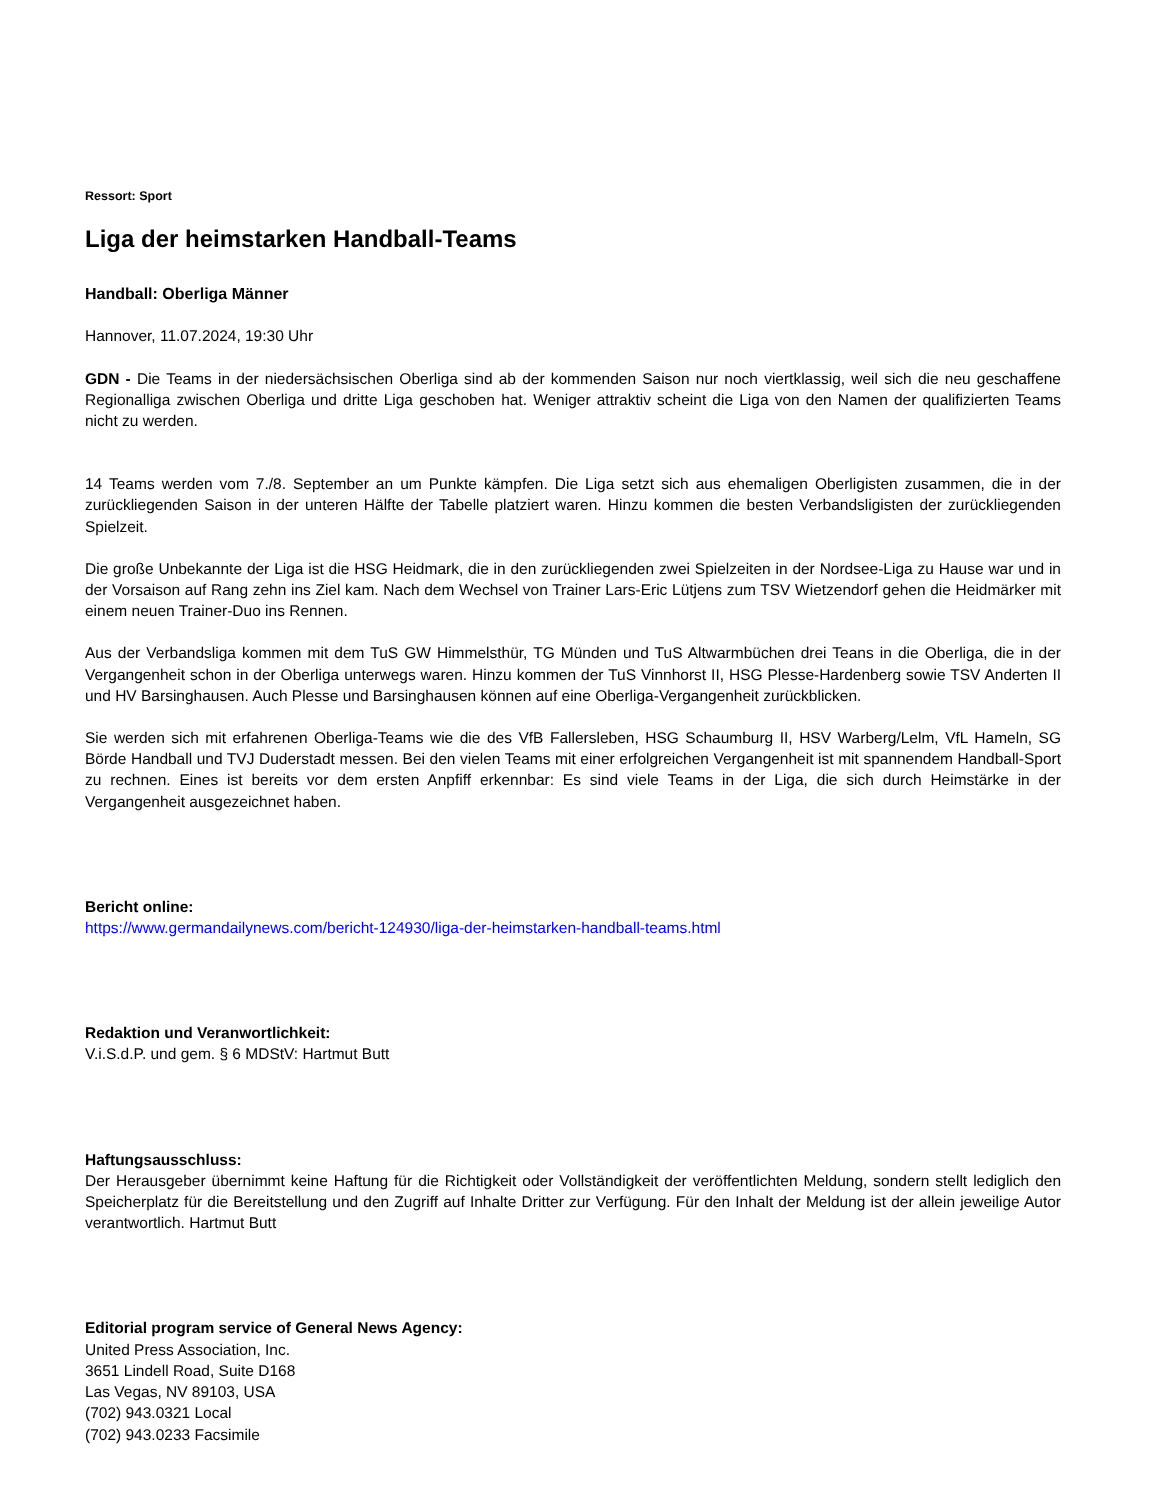Ressort: Sport
Liga der heimstarken Handball-Teams
Handball: Oberliga Männer
Hannover, 11.07.2024, 19:30 Uhr
GDN - Die Teams in der niedersächsischen Oberliga sind ab der kommenden Saison nur noch viertklassig, weil sich die neu geschaffene Regionalliga zwischen Oberliga und dritte Liga geschoben hat. Weniger attraktiv scheint die Liga von den Namen der qualifizierten Teams nicht zu werden.
14 Teams werden vom 7./8. September an um Punkte kämpfen. Die Liga setzt sich aus ehemaligen Oberligisten zusammen, die in der zurückliegenden Saison in der unteren Hälfte der Tabelle platziert waren. Hinzu kommen die besten Verbandsligisten der zurückliegenden Spielzeit.
Die große Unbekannte der Liga ist die HSG Heidmark, die in den zurückliegenden zwei Spielzeiten in der Nordsee-Liga zu Hause war und in der Vorsaison auf Rang zehn ins Ziel kam. Nach dem Wechsel von Trainer Lars-Eric Lütjens zum TSV Wietzendorf gehen die Heidmärker mit einem neuen Trainer-Duo ins Rennen.
Aus der Verbandsliga kommen mit dem TuS GW Himmelsthür, TG Münden und TuS Altwarmbüchen drei Teans in die Oberliga, die in der Vergangenheit schon in der Oberliga unterwegs waren. Hinzu kommen der TuS Vinnhorst II, HSG Plesse-Hardenberg sowie TSV Anderten II und HV Barsinghausen. Auch Plesse und Barsinghausen können auf eine Oberliga-Vergangenheit zurückblicken.
Sie werden sich mit erfahrenen Oberliga-Teams wie die des VfB Fallersleben, HSG Schaumburg II, HSV Warberg/Lelm, VfL Hameln, SG Börde Handball und TVJ Duderstadt messen. Bei den vielen Teams mit einer erfolgreichen Vergangenheit ist mit spannendem Handball-Sport zu rechnen. Eines ist bereits vor dem ersten Anpfiff erkennbar: Es sind viele Teams in der Liga, die sich durch Heimstärke in der Vergangenheit ausgezeichnet haben.
Bericht online:
https://www.germandailynews.com/bericht-124930/liga-der-heimstarken-handball-teams.html
Redaktion und Veranwortlichkeit:
V.i.S.d.P. und gem. § 6 MDStV: Hartmut Butt
Haftungsausschluss:
Der Herausgeber übernimmt keine Haftung für die Richtigkeit oder Vollständigkeit der veröffentlichten Meldung, sondern stellt lediglich den Speicherplatz für die Bereitstellung und den Zugriff auf Inhalte Dritter zur Verfügung. Für den Inhalt der Meldung ist der allein jeweilige Autor verantwortlich. Hartmut Butt
Editorial program service of General News Agency:
United Press Association, Inc.
3651 Lindell Road, Suite D168
Las Vegas, NV 89103, USA
(702) 943.0321 Local
(702) 943.0233 Facsimile